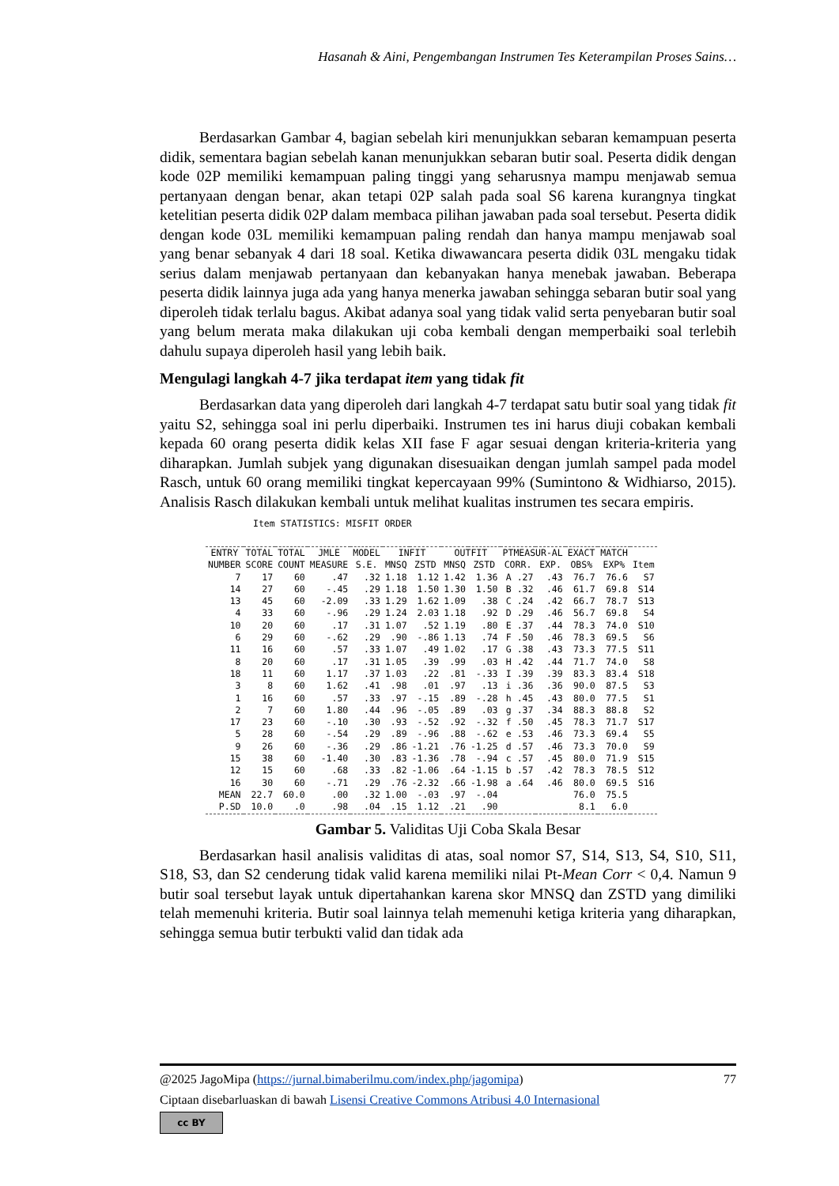Hasanah & Aini, Pengembangan Instrumen Tes Keterampilan Proses Sains…
Berdasarkan Gambar 4, bagian sebelah kiri menunjukkan sebaran kemampuan peserta didik, sementara bagian sebelah kanan menunjukkan sebaran butir soal. Peserta didik dengan kode 02P memiliki kemampuan paling tinggi yang seharusnya mampu menjawab semua pertanyaan dengan benar, akan tetapi 02P salah pada soal S6 karena kurangnya tingkat ketelitian peserta didik 02P dalam membaca pilihan jawaban pada soal tersebut. Peserta didik dengan kode 03L memiliki kemampuan paling rendah dan hanya mampu menjawab soal yang benar sebanyak 4 dari 18 soal. Ketika diwawancara peserta didik 03L mengaku tidak serius dalam menjawab pertanyaan dan kebanyakan hanya menebak jawaban. Beberapa peserta didik lainnya juga ada yang hanya menerka jawaban sehingga sebaran butir soal yang diperoleh tidak terlalu bagus. Akibat adanya soal yang tidak valid serta penyebaran butir soal yang belum merata maka dilakukan uji coba kembali dengan memperbaiki soal terlebih dahulu supaya diperoleh hasil yang lebih baik.
Mengulagi langkah 4-7 jika terdapat item yang tidak fit
Berdasarkan data yang diperoleh dari langkah 4-7 terdapat satu butir soal yang tidak fit yaitu S2, sehingga soal ini perlu diperbaiki. Instrumen tes ini harus diuji cobakan kembali kepada 60 orang peserta didik kelas XII fase F agar sesuai dengan kriteria-kriteria yang diharapkan. Jumlah subjek yang digunakan disesuaikan dengan jumlah sampel pada model Rasch, untuk 60 orang memiliki tingkat kepercayaan 99% (Sumintono & Widhiarso, 2015). Analisis Rasch dilakukan kembali untuk melihat kualitas instrumen tes secara empiris.
Item STATISTICS: MISFIT ORDER
| ENTRY | TOTAL | TOTAL | JMLE | MODEL | INFIT | | OUTFIT | | PTMEASUR-AL | | EXACT MATCH | | |
| --- | --- | --- | --- | --- | --- | --- | --- | --- | --- | --- | --- | --- | --- |
| NUMBER | SCORE | COUNT | MEASURE | S.E. | MNSQ | ZSTD | MNSQ | ZSTD | CORR. | EXP. | OBS% | EXP% | Item |
| 7 | 17 | 60 | .47 | .32 | 1.18 | 1.12 | 1.42 | 1.36 | A .27 | .43 | 76.7 | 76.6 | S7 |
| 14 | 27 | 60 | -.45 | .29 | 1.18 | 1.50 | 1.30 | 1.50 | B .32 | .46 | 61.7 | 69.8 | S14 |
| 13 | 45 | 60 | -2.09 | .33 | 1.29 | 1.62 | 1.09 | .38 | C .24 | .42 | 66.7 | 78.7 | S13 |
| 4 | 33 | 60 | -.96 | .29 | 1.24 | 2.03 | 1.18 | .92 | D .29 | .46 | 56.7 | 69.8 | S4 |
| 10 | 20 | 60 | .17 | .31 | 1.07 | .52 | 1.19 | .80 | E .37 | .44 | 78.3 | 74.0 | S10 |
| 6 | 29 | 60 | -.62 | .29 | .90 | -.86 | 1.13 | .74 | F .50 | .46 | 78.3 | 69.5 | S6 |
| 11 | 16 | 60 | .57 | .33 | 1.07 | .49 | 1.02 | .17 | G .38 | .43 | 73.3 | 77.5 | S11 |
| 8 | 20 | 60 | .17 | .31 | 1.05 | .39 | .99 | .03 | H .42 | .44 | 71.7 | 74.0 | S8 |
| 18 | 11 | 60 | 1.17 | .37 | 1.03 | .22 | .81 | -.33 | I .39 | .39 | 83.3 | 83.4 | S18 |
| 3 | 8 | 60 | 1.62 | .41 | .98 | .01 | .97 | .13 | i .36 | .36 | 90.0 | 87.5 | S3 |
| 1 | 16 | 60 | .57 | .33 | .97 | -.15 | .89 | -.28 | h .45 | .43 | 80.0 | 77.5 | S1 |
| 2 | 7 | 60 | 1.80 | .44 | .96 | -.05 | .89 | .03 | g .37 | .34 | 88.3 | 88.8 | S2 |
| 17 | 23 | 60 | -.10 | .30 | .93 | -.52 | .92 | -.32 | f .50 | .45 | 78.3 | 71.7 | S17 |
| 5 | 28 | 60 | -.54 | .29 | .89 | -.96 | .88 | -.62 | e .53 | .46 | 73.3 | 69.4 | S5 |
| 9 | 26 | 60 | -.36 | .29 | .86 | -1.21 | .76 | -1.25 | d .57 | .46 | 73.3 | 70.0 | S9 |
| 15 | 38 | 60 | -1.40 | .30 | .83 | -1.36 | .78 | -.94 | c .57 | .45 | 80.0 | 71.9 | S15 |
| 12 | 15 | 60 | .68 | .33 | .82 | -1.06 | .64 | -1.15 | b .57 | .42 | 78.3 | 78.5 | S12 |
| 16 | 30 | 60 | -.71 | .29 | .76 | -2.32 | .66 | -1.98 | a .64 | .46 | 80.0 | 69.5 | S16 |
| MEAN | 22.7 | 60.0 | .00 | .32 | 1.00 | -.03 | .97 | -.04 | | | 76.0 | 75.5 | |
| P.SD | 10.0 | .0 | .98 | .04 | .15 | 1.12 | .21 | .90 | | | 8.1 | 6.0 | |
Gambar 5. Validitas Uji Coba Skala Besar
Berdasarkan hasil analisis validitas di atas, soal nomor S7, S14, S13, S4, S10, S11, S18, S3, dan S2 cenderung tidak valid karena memiliki nilai Pt-Mean Corr < 0,4. Namun 9 butir soal tersebut layak untuk dipertahankan karena skor MNSQ dan ZSTD yang dimiliki telah memenuhi kriteria. Butir soal lainnya telah memenuhi ketiga kriteria yang diharapkan, sehingga semua butir terbukti valid dan tidak ada
@2025 JagoMipa (https://jurnal.bimaberilmu.com/index.php/jagomipa) 77
Ciptaan disebarluaskan di bawah Lisensi Creative Commons Atribusi 4.0 Internasional
cc BY